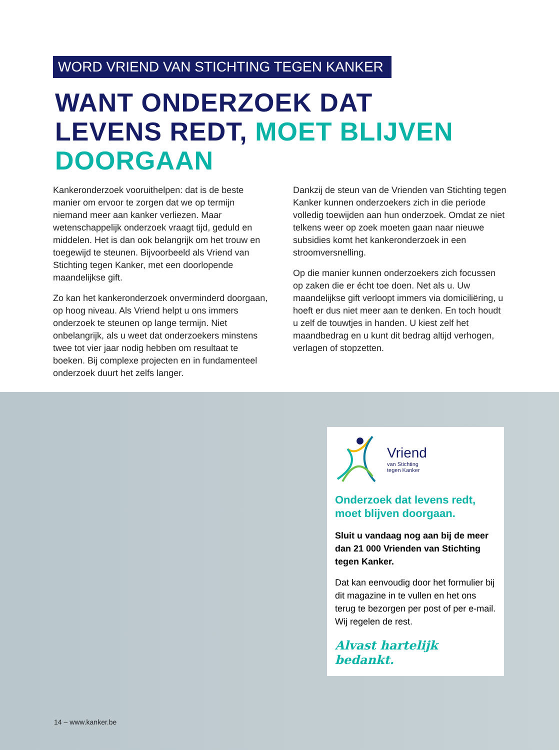WORD VRIEND VAN STICHTING TEGEN KANKER
WANT ONDERZOEK DAT
LEVENS REDT, MOET BLIJVEN
DOORGAAN
Kankeronderzoek vooruithelpen: dat is de beste manier om ervoor te zorgen dat we op termijn niemand meer aan kanker verliezen. Maar wetenschappelijk onderzoek vraagt tijd, geduld en middelen. Het is dan ook belangrijk om het trouw en toegewijd te steunen. Bijvoorbeeld als Vriend van Stichting tegen Kanker, met een doorlopende maandelijkse gift.
Zo kan het kankeronderzoek onverminderd doorgaan, op hoog niveau. Als Vriend helpt u ons immers onderzoek te steunen op lange termijn. Niet onbelangrijk, als u weet dat onderzoekers minstens twee tot vier jaar nodig hebben om resultaat te boeken. Bij complexe projecten en in fundamenteel onderzoek duurt het zelfs langer.
Dankzij de steun van de Vrienden van Stichting tegen Kanker kunnen onderzoekers zich in die periode volledig toewijden aan hun onderzoek. Omdat ze niet telkens weer op zoek moeten gaan naar nieuwe subsidies komt het kankeronderzoek in een stroomversnelling.
Op die manier kunnen onderzoekers zich focussen op zaken die er écht toe doen. Net als u. Uw maandelijkse gift verloopt immers via domi­ciliëring, u hoeft er dus niet meer aan te denken. En toch houdt u zelf de touwtjes in handen. U kiest zelf het maandbedrag en u kunt dit bedrag altijd verhogen, verlagen of stopzetten.
Vriend
van Stichting
tegen Kanker
Onderzoek dat levens redt, moet blijven doorgaan.
Sluit u vandaag nog aan bij de meer dan 21 000 Vrienden van Stichting tegen Kanker.
Dat kan eenvoudig door het formulier bij dit magazine in te vullen en het ons terug te bezorgen per post of per e-mail. Wij regelen de rest.
Alvast hartelijk bedankt.
14 – www.kanker.be